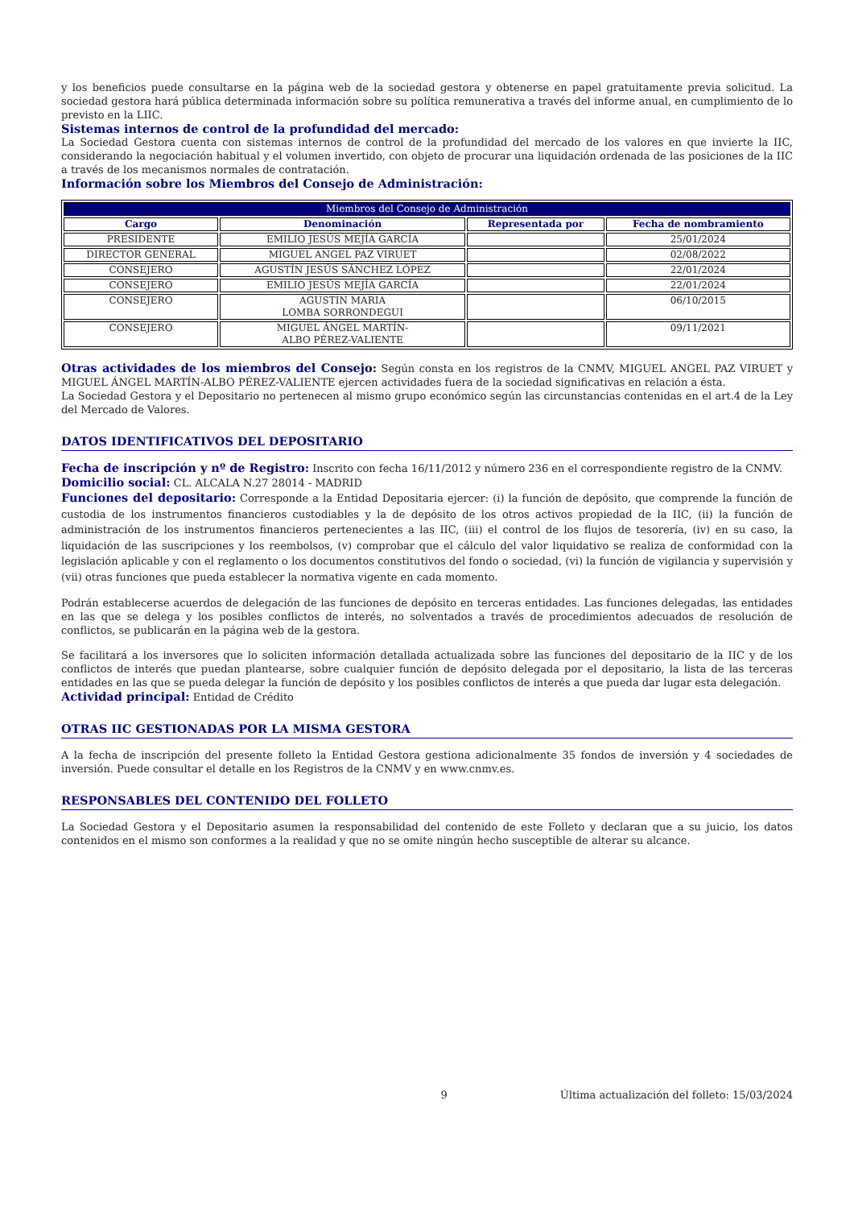y los beneficios puede consultarse en la página web de la sociedad gestora y obtenerse en papel gratuitamente previa solicitud. La sociedad gestora hará pública determinada información sobre su política remunerativa a través del informe anual, en cumplimiento de lo previsto en la LIIC.
Sistemas internos de control de la profundidad del mercado:
La Sociedad Gestora cuenta con sistemas internos de control de la profundidad del mercado de los valores en que invierte la IIC, considerando la negociación habitual y el volumen invertido, con objeto de procurar una liquidación ordenada de las posiciones de la IIC a través de los mecanismos normales de contratación.
Información sobre los Miembros del Consejo de Administración:
| Miembros del Consejo de Administración | | | |
| --- | --- | --- | --- |
| Cargo | Denominación | Representada por | Fecha de nombramiento |
| PRESIDENTE | EMILIO JESÚS MEJÍA GARCÍA | | 25/01/2024 |
| DIRECTOR GENERAL | MIGUEL ANGEL PAZ VIRUET | | 02/08/2022 |
| CONSEJERO | AGUSTÍN JESÚS SÁNCHEZ LÓPEZ | | 22/01/2024 |
| CONSEJERO | EMILIO JESÚS MEJÍA GARCÍA | | 22/01/2024 |
| CONSEJERO | AGUSTIN MARIA LOMBA SORRONDEGUI | | 06/10/2015 |
| CONSEJERO | MIGUEL ÁNGEL MARTÍN- ALBO PÉREZ-VALIENTE | | 09/11/2021 |
Otras actividades de los miembros del Consejo: Según consta en los registros de la CNMV, MIGUEL ANGEL PAZ VIRUET y MIGUEL ÁNGEL MARTÍN-ALBO PÉREZ-VALIENTE ejercen actividades fuera de la sociedad significativas en relación a ésta.
La Sociedad Gestora y el Depositario no pertenecen al mismo grupo económico según las circunstancias contenidas en el art.4 de la Ley del Mercado de Valores.
DATOS IDENTIFICATIVOS DEL DEPOSITARIO
Fecha de inscripción y nº de Registro: Inscrito con fecha 16/11/2012 y número 236 en el correspondiente registro de la CNMV.
Domicilio social: CL. ALCALA N.27 28014 - MADRID
Funciones del depositario: Corresponde a la Entidad Depositaria ejercer: (i) la función de depósito, que comprende la función de custodia de los instrumentos financieros custodiables y la de depósito de los otros activos propiedad de la IIC, (ii) la función de administración de los instrumentos financieros pertenecientes a las IIC, (iii) el control de los flujos de tesorería, (iv) en su caso, la liquidación de las suscripciones y los reembolsos, (v) comprobar que el cálculo del valor liquidativo se realiza de conformidad con la legislación aplicable y con el reglamento o los documentos constitutivos del fondo o sociedad, (vi) la función de vigilancia y supervisión y (vii) otras funciones que pueda establecer la normativa vigente en cada momento.
Podrán establecerse acuerdos de delegación de las funciones de depósito en terceras entidades. Las funciones delegadas, las entidades en las que se delega y los posibles conflictos de interés, no solventados a través de procedimientos adecuados de resolución de conflictos, se publicarán en la página web de la gestora.
Se facilitará a los inversores que lo soliciten información detallada actualizada sobre las funciones del depositario de la IIC y de los conflictos de interés que puedan plantearse, sobre cualquier función de depósito delegada por el depositario, la lista de las terceras entidades en las que se pueda delegar la función de depósito y los posibles conflictos de interés a que pueda dar lugar esta delegación.
Actividad principal: Entidad de Crédito
OTRAS IIC GESTIONADAS POR LA MISMA GESTORA
A la fecha de inscripción del presente folleto la Entidad Gestora gestiona adicionalmente 35 fondos de inversión y 4 sociedades de inversión. Puede consultar el detalle en los Registros de la CNMV y en www.cnmv.es.
RESPONSABLES DEL CONTENIDO DEL FOLLETO
La Sociedad Gestora y el Depositario asumen la responsabilidad del contenido de este Folleto y declaran que a su juicio, los datos contenidos en el mismo son conformes a la realidad y que no se omite ningún hecho susceptible de alterar su alcance.
9 Última actualización del folleto: 15/03/2024